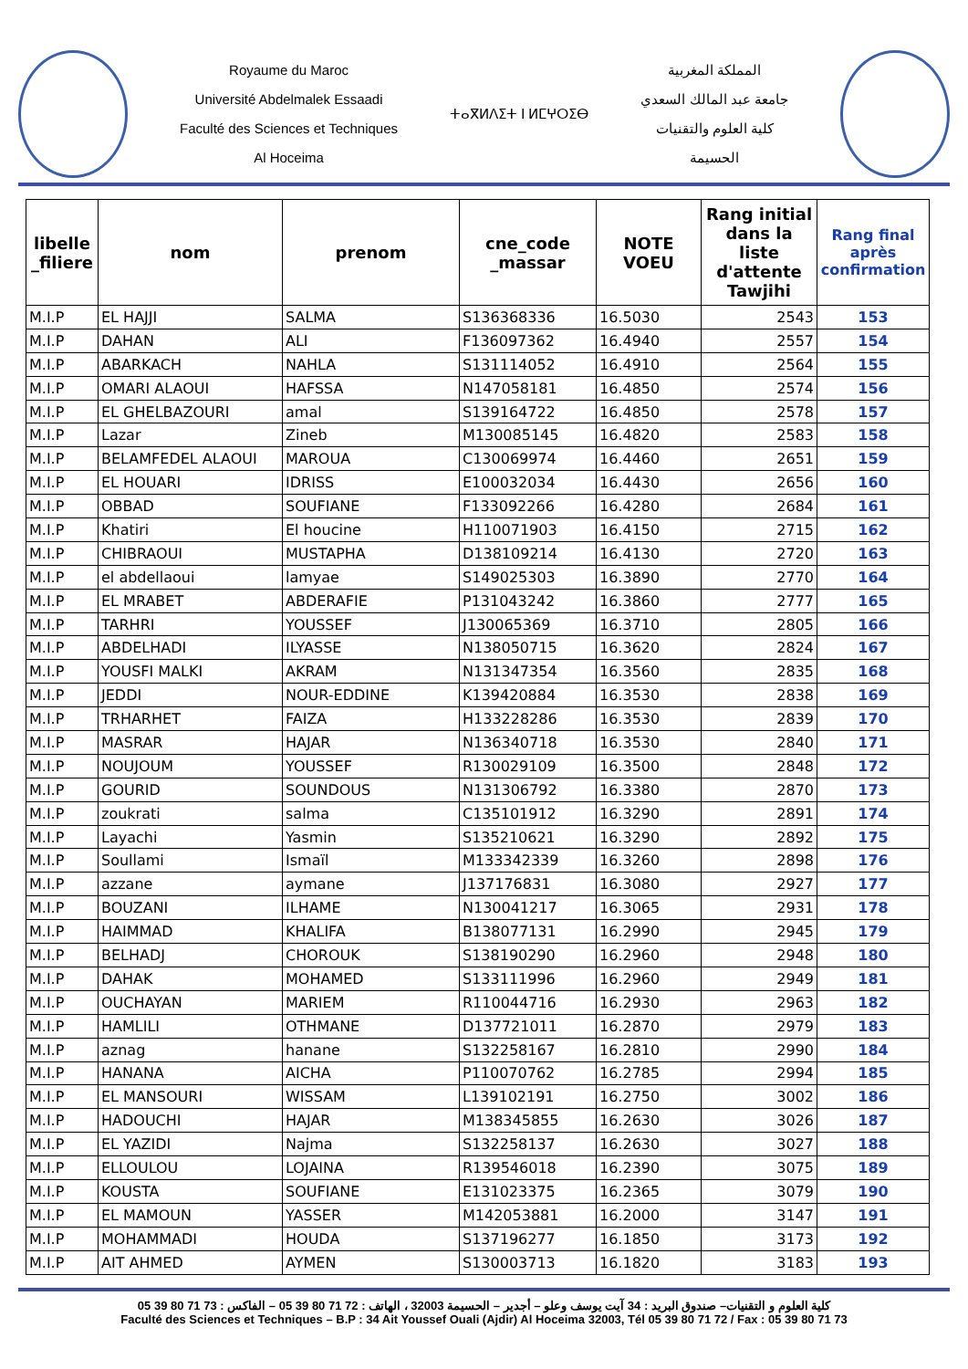Royaume du Maroc
Université Abdelmalek Essaadi
Faculté des Sciences et Techniques
Al Hoceima
ⵜⴰⴳⵍⴷⵉⵜ ⵏ ⵍⵎⵖⵔⵉⴱ
المملكة المغربية
جامعة عبد المالك السعدي
كلية العلوم والتقنيات
الحسيمة
| libelle _filiere | nom | prenom | cne_code _massar | NOTE VOEU | Rang initial dans la liste d'attente Tawjihi | Rang final après confirmation |
| --- | --- | --- | --- | --- | --- | --- |
| M.I.P | EL HAJJI | SALMA | S136368336 | 16.5030 | 2543 | 153 |
| M.I.P | DAHAN | ALI | F136097362 | 16.4940 | 2557 | 154 |
| M.I.P | ABARKACH | NAHLA | S131114052 | 16.4910 | 2564 | 155 |
| M.I.P | OMARI ALAOUI | HAFSSA | N147058181 | 16.4850 | 2574 | 156 |
| M.I.P | EL GHELBAZOURI | amal | S139164722 | 16.4850 | 2578 | 157 |
| M.I.P | Lazar | Zineb | M130085145 | 16.4820 | 2583 | 158 |
| M.I.P | BELAMFEDEL ALAOUI | MAROUA | C130069974 | 16.4460 | 2651 | 159 |
| M.I.P | EL HOUARI | IDRISS | E100032034 | 16.4430 | 2656 | 160 |
| M.I.P | OBBAD | SOUFIANE | F133092266 | 16.4280 | 2684 | 161 |
| M.I.P | Khatiri | El houcine | H110071903 | 16.4150 | 2715 | 162 |
| M.I.P | CHIBRAOUI | MUSTAPHA | D138109214 | 16.4130 | 2720 | 163 |
| M.I.P | el abdellaoui | lamyae | S149025303 | 16.3890 | 2770 | 164 |
| M.I.P | EL MRABET | ABDERAFIE | P131043242 | 16.3860 | 2777 | 165 |
| M.I.P | TARHRI | YOUSSEF | J130065369 | 16.3710 | 2805 | 166 |
| M.I.P | ABDELHADI | ILYASSE | N138050715 | 16.3620 | 2824 | 167 |
| M.I.P | YOUSFI MALKI | AKRAM | N131347354 | 16.3560 | 2835 | 168 |
| M.I.P | JEDDI | NOUR-EDDINE | K139420884 | 16.3530 | 2838 | 169 |
| M.I.P | TRHARHET | FAIZA | H133228286 | 16.3530 | 2839 | 170 |
| M.I.P | MASRAR | HAJAR | N136340718 | 16.3530 | 2840 | 171 |
| M.I.P | NOUJOUM | YOUSSEF | R130029109 | 16.3500 | 2848 | 172 |
| M.I.P | GOURID | SOUNDOUS | N131306792 | 16.3380 | 2870 | 173 |
| M.I.P | zoukrati | salma | C135101912 | 16.3290 | 2891 | 174 |
| M.I.P | Layachi | Yasmin | S135210621 | 16.3290 | 2892 | 175 |
| M.I.P | Soullami | Ismaïl | M133342339 | 16.3260 | 2898 | 176 |
| M.I.P | azzane | aymane | J137176831 | 16.3080 | 2927 | 177 |
| M.I.P | BOUZANI | ILHAME | N130041217 | 16.3065 | 2931 | 178 |
| M.I.P | HAIMMAD | KHALIFA | B138077131 | 16.2990 | 2945 | 179 |
| M.I.P | BELHADJ | CHOROUK | S138190290 | 16.2960 | 2948 | 180 |
| M.I.P | DAHAK | MOHAMED | S133111996 | 16.2960 | 2949 | 181 |
| M.I.P | OUCHAYAN | MARIEM | R110044716 | 16.2930 | 2963 | 182 |
| M.I.P | HAMLILI | OTHMANE | D137721011 | 16.2870 | 2979 | 183 |
| M.I.P | aznag | hanane | S132258167 | 16.2810 | 2990 | 184 |
| M.I.P | HANANA | AICHA | P110070762 | 16.2785 | 2994 | 185 |
| M.I.P | EL MANSOURI | WISSAM | L139102191 | 16.2750 | 3002 | 186 |
| M.I.P | HADOUCHI | HAJAR | M138345855 | 16.2630 | 3026 | 187 |
| M.I.P | EL YAZIDI | Najma | S132258137 | 16.2630 | 3027 | 188 |
| M.I.P | ELLOULOU | LOJAINA | R139546018 | 16.2390 | 3075 | 189 |
| M.I.P | KOUSTA | SOUFIANE | E131023375 | 16.2365 | 3079 | 190 |
| M.I.P | EL MAMOUN | YASSER | M142053881 | 16.2000 | 3147 | 191 |
| M.I.P | MOHAMMADI | HOUDA | S137196277 | 16.1850 | 3173 | 192 |
| M.I.P | AIT AHMED | AYMEN | S130003713 | 16.1820 | 3183 | 193 |
كلية العلوم و التقنيات– صندوق البريد : 34 آيت يوسف وعلو – أجدير – الحسيمة 32003 ، الهاتف : 72 71 80 39 05 – الفاكس : 73 71 80 39 05
Faculté des Sciences et Techniques – B.P : 34 Ait Youssef Ouali (Ajdir) Al Hoceima 32003, Tél 05 39 80 71 72 / Fax : 05 39 80 71 73